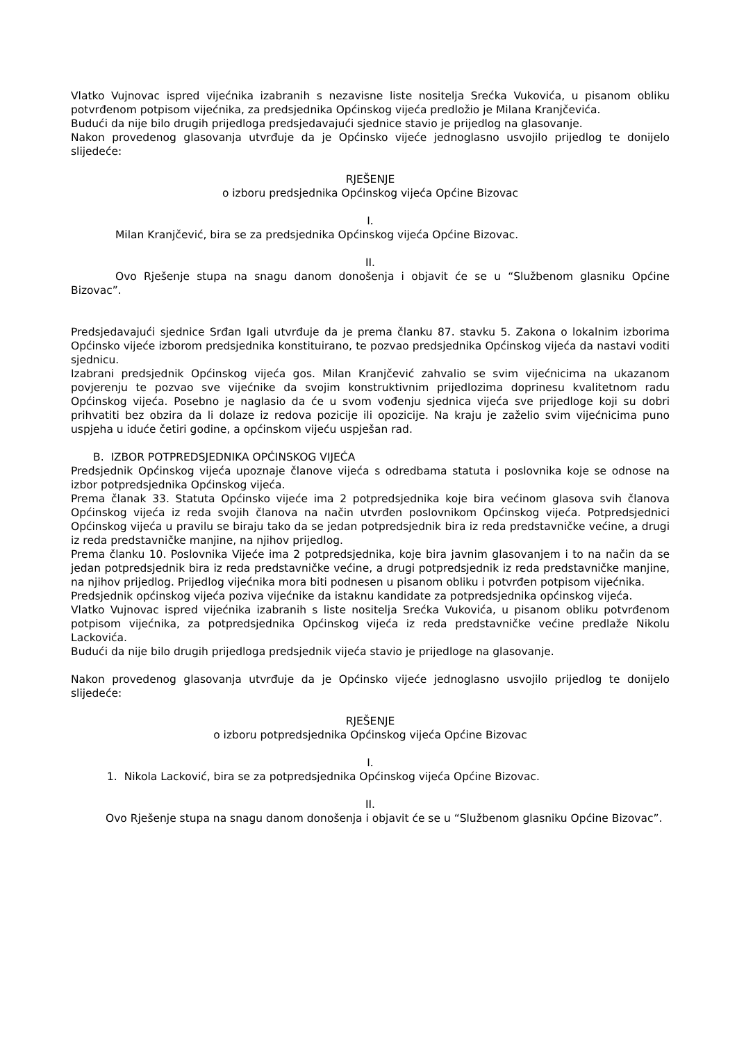Vlatko Vujnovac ispred vijećnika izabranih s nezavisne liste nositelja Srećka Vukovića, u pisanom obliku potvrđenom potpisom vijećnika, za predsjednika Općinskog vijeća predložio je Milana Kranjčevića.
Budući da nije bilo drugih prijedloga predsjedavajući sjednice stavio je prijedlog na glasovanje.
Nakon provedenog glasovanja utvrđuje da je Općinsko vijeće jednoglasno usvojilo prijedlog te donijelo slijedeće:
RJEŠENJE
o izboru predsjednika Općinskog vijeća Općine Bizovac
I.
Milan Kranjčević, bira se za predsjednika Općinskog vijeća Općine Bizovac.
II.
Ovo Rješenje stupa na snagu danom donošenja i objavit će se u “Službenom glasniku Općine Bizovac”.
Predsjedavajući sjednice Srđan Igali utvrđuje da je prema članku 87. stavku 5. Zakona o lokalnim izborima Općinsko vijeće izborom predsjednika konstituirano, te pozvao predsjednika Općinskog vijeća da nastavi voditi sjednicu.
Izabrani predsjednik Općinskog vijeća gos. Milan Kranjčević zahvalio se svim vijećnicima na ukazanom povjerenju te pozvao sve vijećnike da svojim konstruktivnim prijedlozima doprinesu kvalitetnom radu Općinskog vijeća. Posebno je naglasio da će u svom vođenju sjednica vijeća sve prijedloge koji su dobri prihvatiti bez obzira da li dolaze iz redova pozicije ili opozicije. Na kraju je zaželio svim vijećnicima puno uspjeha u iduće četiri godine, a općinskom vijeću uspješan rad.
B. IZBOR POTPREDSJEDNIKA OPĆINSKOG VIJEĆA
Predsjednik Općinskog vijeća upoznaje članove vijeća s odredbama statuta i poslovnika koje se odnose na izbor potpredsjednika Općinskog vijeća.
Prema članak 33. Statuta Općinsko vijeće ima 2 potpredsjednika koje bira većinom glasova svih članova Općinskog vijeća iz reda svojih članova na način utvrđen poslovnikom Općinskog vijeća. Potpredsjednici Općinskog vijeća u pravilu se biraju tako da se jedan potpredsjednik bira iz reda predstavničke većine, a drugi iz reda predstavničke manjine, na njihov prijedlog.
Prema članku 10. Poslovnika Vijeće ima 2 potpredsjednika, koje bira javnim glasovanjem i to na način da se jedan potpredsjednik bira iz reda predstavničke većine, a drugi potpredsjednik iz reda predstavničke manjine, na njihov prijedlog. Prijedlog vijećnika mora biti podnesen u pisanom obliku i potvrđen potpisom vijećnika.
Predsjednik općinskog vijeća poziva vijećnike da istaknu kandidate za potpredsjednika općinskog vijeća.
Vlatko Vujnovac ispred vijećnika izabranih s liste nositelja Srećka Vukovića, u pisanom obliku potvrđenom potpisom vijećnika, za potpredsjednika Općinskog vijeća iz reda predstavničke većine predlaže Nikolu Lackovića.
Budući da nije bilo drugih prijedloga predsjednik vijeća stavio je prijedloge na glasovanje.
Nakon provedenog glasovanja utvrđuje da je Općinsko vijeće jednoglasno usvojilo prijedlog te donijelo slijedeće:
RJEŠENJE
o izboru potpredsjednika Općinskog vijeća Općine Bizovac
I.
1. Nikola Lacković, bira se za potpredsjednika Općinskog vijeća Općine Bizovac.
II.
Ovo Rješenje stupa na snagu danom donošenja i objavit će se u “Službenom glasniku Općine Bizovac”.